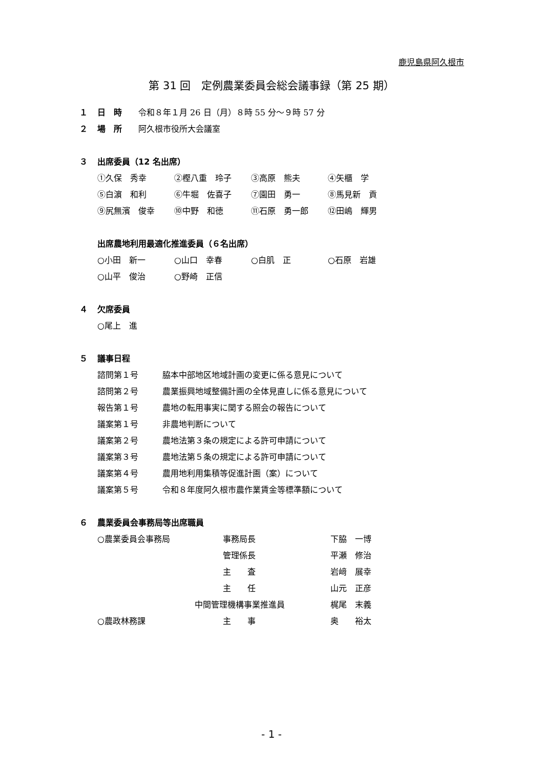鹿児島県阿久根市
第 31 回　定例農業委員会総会議事録（第 25 期）
１ 日　時　　令和８年１月 26 日（月）８時 55 分～９時 57 分
２ 場　所　　阿久根市役所大会議室
３ 出席委員（12 名出席）
| ①久保 秀幸 | ②樫八重 玲子 | ③高原 熊夫 | ④矢櫃 学 |
| ⑤白濵 和利 | ⑥牛堀 佐喜子 | ⑦園田 勇一 | ⑧馬見新 貢 |
| ⑨尻無濱 俊幸 | ⑩中野 和徳 | ⑪石原 勇一郎 | ⑫田嶋 輝男 |
出席農地利用最適化推進委員（６名出席）
| ○小田 新一 | ○山口 幸春 | ○白肌 正 | ○石原 岩雄 |
| ○山平 俊治 | ○野崎 正信 | | |
４ 欠席委員
○尾上　進
５ 議事日程
| 諮問第１号 | 脇本中部地区地域計画の変更に係る意見について |
| 諮問第２号 | 農業振興地域整備計画の全体見直しに係る意見について |
| 報告第１号 | 農地の転用事実に関する照会の報告について |
| 議案第１号 | 非農地判断について |
| 議案第２号 | 農地法第３条の規定による許可申請について |
| 議案第３号 | 農地法第５条の規定による許可申請について |
| 議案第４号 | 農用地利用集積等促進計画（案）について |
| 議案第５号 | 令和８年度阿久根市農作業賃金等標準額について |
６ 農業委員会事務局等出席職員
| ○農業委員会事務局 | 事務局長 | 下脇 一博 |
| | 管理係長 | 平瀬 修治 |
| | 主 査 | 岩﨑 展幸 |
| | 主 任 | 山元 正彦 |
| | 中間管理機構事業推進員 | 梶尾 末義 |
| ○農政林務課 | 主 事 | 奥 裕太 |
- 1 -